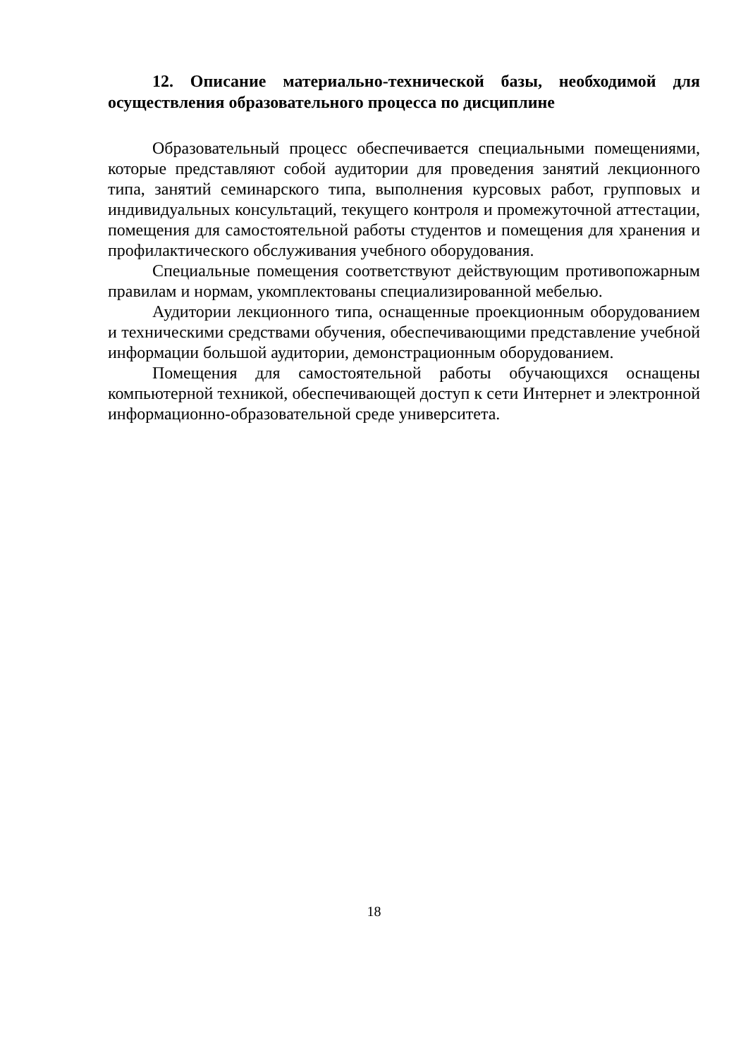12. Описание материально-технической базы, необходимой для осуществления образовательного процесса по дисциплине
Образовательный процесс обеспечивается специальными помещениями, которые представляют собой аудитории для проведения занятий лекционного типа, занятий семинарского типа, выполнения курсовых работ, групповых и индивидуальных консультаций, текущего контроля и промежуточной аттестации, помещения для самостоятельной работы студентов и помещения для хранения и профилактического обслуживания учебного оборудования.
Специальные помещения соответствуют действующим противопожарным правилам и нормам, укомплектованы специализированной мебелью.
Аудитории лекционного типа, оснащенные проекционным оборудованием и техническими средствами обучения, обеспечивающими представление учебной информации большой аудитории, демонстрационным оборудованием.
Помещения для самостоятельной работы обучающихся оснащены компьютерной техникой, обеспечивающей доступ к сети Интернет и электронной информационно-образовательной среде университета.
18